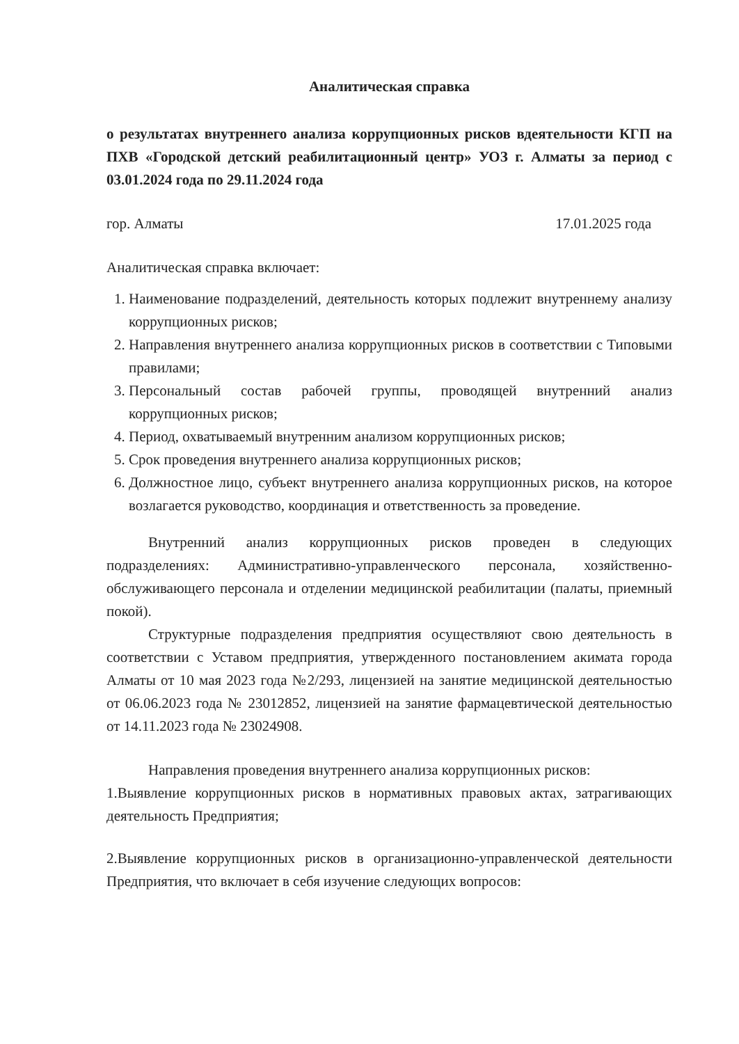Аналитическая справка
о результатах внутреннего анализа коррупционных рисков вдеятельности КГП на ПХВ «Городской детский реабилитационный центр» УОЗ г. Алматы за период с 03.01.2024 года по 29.11.2024 года
гор. Алматы 17.01.2025 года
Аналитическая справка включает:
1. Наименование подразделений, деятельность которых подлежит внутреннему анализу коррупционных рисков;
2. Направления внутреннего анализа коррупционных рисков в соответствии с Типовыми правилами;
3. Персональный состав рабочей группы, проводящей внутренний анализ коррупционных рисков;
4. Период, охватываемый внутренним анализом коррупционных рисков;
5. Срок проведения внутреннего анализа коррупционных рисков;
6. Должностное лицо, субъект внутреннего анализа коррупционных рисков, на которое возлагается руководство, координация и ответственность за проведение.
Внутренний анализ коррупционных рисков проведен в следующих подразделениях: Административно-управленческого персонала, хозяйственно-обслуживающего персонала и отделении медицинской реабилитации (палаты, приемный покой).
Структурные подразделения предприятия осуществляют свою деятельность в соответствии с Уставом предприятия, утвержденного постановлением акимата города Алматы от 10 мая 2023 года №2/293, лицензией на занятие медицинской деятельностью от 06.06.2023 года № 23012852, лицензией на занятие фармацевтической деятельностью от 14.11.2023 года № 23024908.
Направления проведения внутреннего анализа коррупционных рисков:
1.Выявление коррупционных рисков в нормативных правовых актах, затрагивающих деятельность Предприятия;
2.Выявление коррупционных рисков в организационно-управленческой деятельности Предприятия, что включает в себя изучение следующих вопросов: